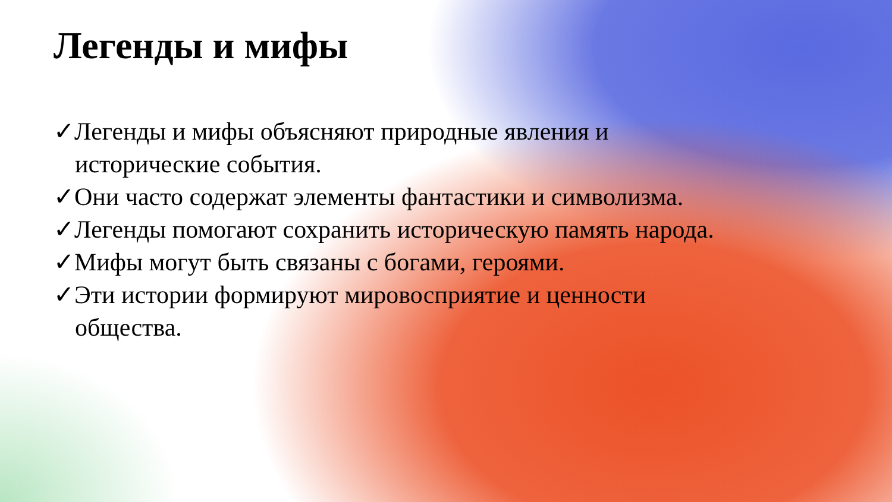Легенды и мифы
✓Легенды и мифы объясняют природные явления и исторические события.
✓Они часто содержат элементы фантастики и символизма.
✓Легенды помогают сохранить историческую память народа.
✓Мифы могут быть связаны с богами, героями.
✓Эти истории формируют мировосприятие и ценности общества.